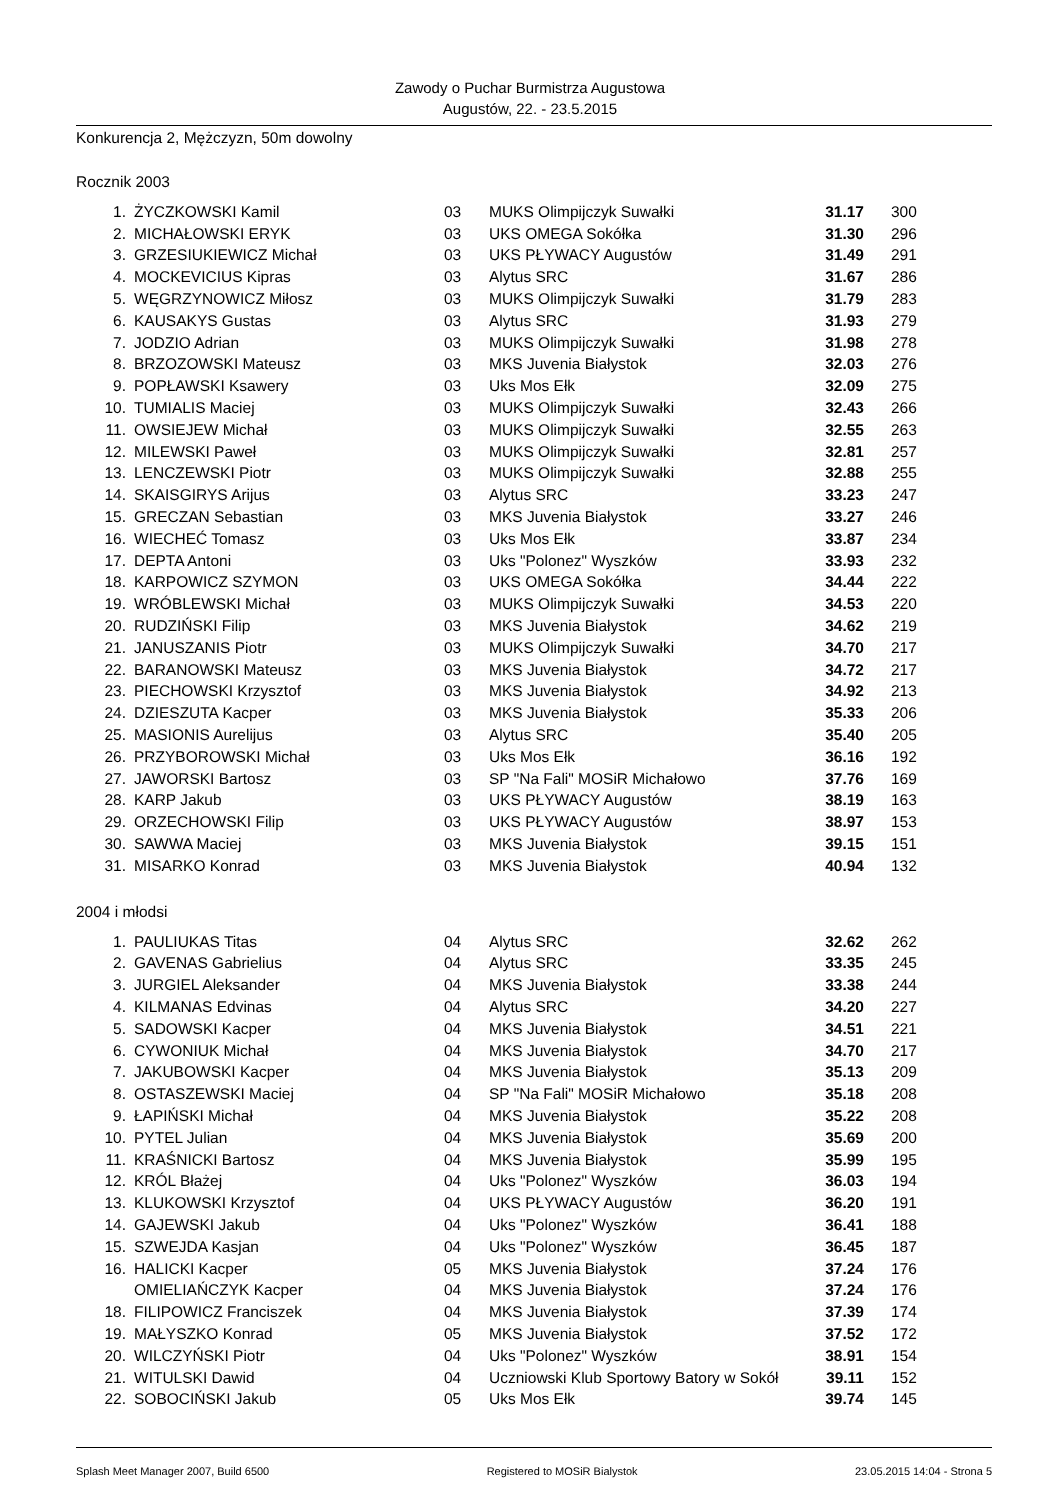Zawody o Puchar Burmistrza Augustowa
Augustów, 22. - 23.5.2015
Konkurencja 2, Mężczyzn, 50m dowolny
Rocznik 2003
| 1. | ŻYCZKOWSKI Kamil | 03 | MUKS Olimpijczyk Suwałki | 31.17 | 300 |
| 2. | MICHAŁOWSKI ERYK | 03 | UKS OMEGA Sokółka | 31.30 | 296 |
| 3. | GRZESIUKIEWICZ Michał | 03 | UKS PŁYWACY Augustów | 31.49 | 291 |
| 4. | MOCKEVICIUS Kipras | 03 | Alytus SRC | 31.67 | 286 |
| 5. | WĘGRZYNOWICZ Miłosz | 03 | MUKS Olimpijczyk Suwałki | 31.79 | 283 |
| 6. | KAUSAKYS Gustas | 03 | Alytus SRC | 31.93 | 279 |
| 7. | JODZIO Adrian | 03 | MUKS Olimpijczyk Suwałki | 31.98 | 278 |
| 8. | BRZOZOWSKI Mateusz | 03 | MKS Juvenia Białystok | 32.03 | 276 |
| 9. | POPŁAWSKI Ksawery | 03 | Uks Mos Ełk | 32.09 | 275 |
| 10. | TUMIALIS Maciej | 03 | MUKS Olimpijczyk Suwałki | 32.43 | 266 |
| 11. | OWSIEJEW Michał | 03 | MUKS Olimpijczyk Suwałki | 32.55 | 263 |
| 12. | MILEWSKI Paweł | 03 | MUKS Olimpijczyk Suwałki | 32.81 | 257 |
| 13. | LENCZEWSKI Piotr | 03 | MUKS Olimpijczyk Suwałki | 32.88 | 255 |
| 14. | SKAISGIRYS Arijus | 03 | Alytus SRC | 33.23 | 247 |
| 15. | GRECZAN Sebastian | 03 | MKS Juvenia Białystok | 33.27 | 246 |
| 16. | WIECHEĆ Tomasz | 03 | Uks Mos Ełk | 33.87 | 234 |
| 17. | DEPTA Antoni | 03 | Uks "Polonez" Wyszków | 33.93 | 232 |
| 18. | KARPOWICZ SZYMON | 03 | UKS OMEGA Sokółka | 34.44 | 222 |
| 19. | WRÓBLEWSKI Michał | 03 | MUKS Olimpijczyk Suwałki | 34.53 | 220 |
| 20. | RUDZIŃSKI Filip | 03 | MKS Juvenia Białystok | 34.62 | 219 |
| 21. | JANUSZANIS Piotr | 03 | MUKS Olimpijczyk Suwałki | 34.70 | 217 |
| 22. | BARANOWSKI Mateusz | 03 | MKS Juvenia Białystok | 34.72 | 217 |
| 23. | PIECHOWSKI Krzysztof | 03 | MKS Juvenia Białystok | 34.92 | 213 |
| 24. | DZIESZUTA Kacper | 03 | MKS Juvenia Białystok | 35.33 | 206 |
| 25. | MASIONIS Aurelijus | 03 | Alytus SRC | 35.40 | 205 |
| 26. | PRZYBOROWSKI Michał | 03 | Uks Mos Ełk | 36.16 | 192 |
| 27. | JAWORSKI Bartosz | 03 | SP "Na Fali" MOSiR Michałowo | 37.76 | 169 |
| 28. | KARP Jakub | 03 | UKS PŁYWACY Augustów | 38.19 | 163 |
| 29. | ORZECHOWSKI Filip | 03 | UKS PŁYWACY Augustów | 38.97 | 153 |
| 30. | SAWWA Maciej | 03 | MKS Juvenia Białystok | 39.15 | 151 |
| 31. | MISARKO Konrad | 03 | MKS Juvenia Białystok | 40.94 | 132 |
2004 i młodsi
| 1. | PAULIUKAS Titas | 04 | Alytus SRC | 32.62 | 262 |
| 2. | GAVENAS Gabrielius | 04 | Alytus SRC | 33.35 | 245 |
| 3. | JURGIEL Aleksander | 04 | MKS Juvenia Białystok | 33.38 | 244 |
| 4. | KILMANAS Edvinas | 04 | Alytus SRC | 34.20 | 227 |
| 5. | SADOWSKI Kacper | 04 | MKS Juvenia Białystok | 34.51 | 221 |
| 6. | CYWONIUK Michał | 04 | MKS Juvenia Białystok | 34.70 | 217 |
| 7. | JAKUBOWSKI Kacper | 04 | MKS Juvenia Białystok | 35.13 | 209 |
| 8. | OSTASZEWSKI Maciej | 04 | SP "Na Fali" MOSiR Michałowo | 35.18 | 208 |
| 9. | ŁAPIŃSKI Michał | 04 | MKS Juvenia Białystok | 35.22 | 208 |
| 10. | PYTEL Julian | 04 | MKS Juvenia Białystok | 35.69 | 200 |
| 11. | KRAŚNICKI Bartosz | 04 | MKS Juvenia Białystok | 35.99 | 195 |
| 12. | KRÓL Błażej | 04 | Uks "Polonez" Wyszków | 36.03 | 194 |
| 13. | KLUKOWSKI Krzysztof | 04 | UKS PŁYWACY Augustów | 36.20 | 191 |
| 14. | GAJEWSKI Jakub | 04 | Uks "Polonez" Wyszków | 36.41 | 188 |
| 15. | SZWEJDA Kasjan | 04 | Uks "Polonez" Wyszków | 36.45 | 187 |
| 16. | HALICKI Kacper | 05 | MKS Juvenia Białystok | 37.24 | 176 |
| | OMIELIAŃCZYK Kacper | 04 | MKS Juvenia Białystok | 37.24 | 176 |
| 18. | FILIPOWICZ Franciszek | 04 | MKS Juvenia Białystok | 37.39 | 174 |
| 19. | MAŁYSZKO Konrad | 05 | MKS Juvenia Białystok | 37.52 | 172 |
| 20. | WILCZYŃSKI Piotr | 04 | Uks "Polonez" Wyszków | 38.91 | 154 |
| 21. | WITULSKI Dawid | 04 | Uczniowski Klub Sportowy Batory w Sokół | 39.11 | 152 |
| 22. | SOBOCIŃSKI Jakub | 05 | Uks Mos Ełk | 39.74 | 145 |
Splash Meet Manager 2007, Build 6500 Registered to MOSiR Bialystok 23.05.2015 14:04 - Strona 5